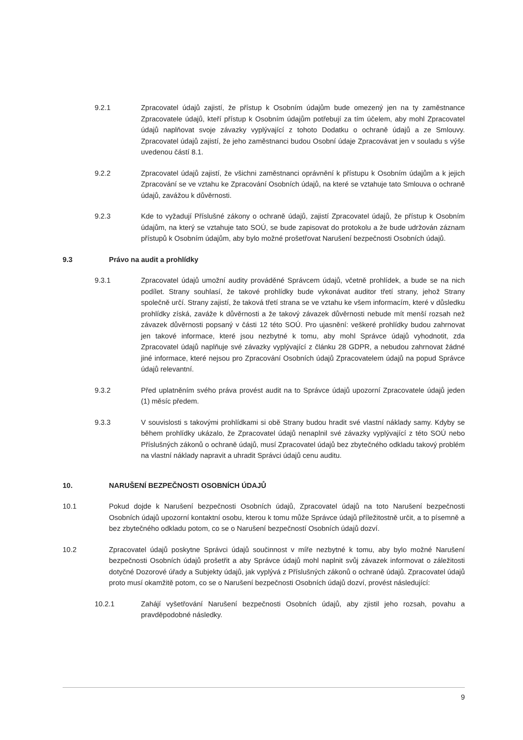9.2.1 Zpracovatel údajů zajistí, že přístup k Osobním údajům bude omezený jen na ty zaměstnance Zpracovatele údajů, kteří přístup k Osobním údajům potřebují za tím účelem, aby mohl Zpracovatel údajů naplňovat svoje závazky vyplývající z tohoto Dodatku o ochraně údajů a ze Smlouvy. Zpracovatel údajů zajistí, že jeho zaměstnanci budou Osobní údaje Zpracovávat jen v souladu s výše uvedenou částí 8.1.
9.2.2 Zpracovatel údajů zajistí, že všichni zaměstnanci oprávnění k přístupu k Osobním údajům a k jejich Zpracování se ve vztahu ke Zpracování Osobních údajů, na které se vztahuje tato Smlouva o ochraně údajů, zavážou k důvěrnosti.
9.2.3 Kde to vyžadují Příslušné zákony o ochraně údajů, zajistí Zpracovatel údajů, že přístup k Osobním údajům, na který se vztahuje tato SOÚ, se bude zapisovat do protokolu a že bude udržován záznam přístupů k Osobním údajům, aby bylo možné prošetřovat Narušení bezpečnosti Osobních údajů.
9.3 Právo na audit a prohlídky
9.3.1 Zpracovatel údajů umožní audity prováděné Správcem údajů, včetně prohlídek, a bude se na nich podílet. Strany souhlasí, že takové prohlídky bude vykonávat auditor třetí strany, jehož Strany společně určí. Strany zajistí, že taková třetí strana se ve vztahu ke všem informacím, které v důsledku prohlídky získá, zaváže k důvěrnosti a že takový závazek důvěrnosti nebude mít menší rozsah než závazek důvěrnosti popsaný v části 12 této SOÚ. Pro ujasnění: veškeré prohlídky budou zahrnovat jen takové informace, které jsou nezbytné k tomu, aby mohl Správce údajů vyhodnotit, zda Zpracovatel údajů naplňuje své závazky vyplývající z článku 28 GDPR, a nebudou zahrnovat žádné jiné informace, které nejsou pro Zpracování Osobních údajů Zpracovatelem údajů na popud Správce údajů relevantní.
9.3.2 Před uplatněním svého práva provést audit na to Správce údajů upozorní Zpracovatele údajů jeden (1) měsíc předem.
9.3.3 V souvislosti s takovými prohlídkami si obě Strany budou hradit své vlastní náklady samy. Kdyby se během prohlídky ukázalo, že Zpracovatel údajů nenaplnil své závazky vyplývající z této SOÚ nebo Příslušných zákonů o ochraně údajů, musí Zpracovatel údajů bez zbytečného odkladu takový problém na vlastní náklady napravit a uhradit Správci údajů cenu auditu.
10. NARUŠENÍ BEZPEČNOSTI OSOBNÍCH ÚDAJŮ
10.1 Pokud dojde k Narušení bezpečnosti Osobních údajů, Zpracovatel údajů na toto Narušení bezpečnosti Osobních údajů upozorní kontaktní osobu, kterou k tomu může Správce údajů příležitostně určit, a to písemně a bez zbytečného odkladu potom, co se o Narušení bezpečností Osobních údajů dozví.
10.2 Zpracovatel údajů poskytne Správci údajů součinnost v míře nezbytné k tomu, aby bylo možné Narušení bezpečnosti Osobních údajů prošetřit a aby Správce údajů mohl naplnit svůj závazek informovat o záležitosti dotyčné Dozorové úřady a Subjekty údajů, jak vyplývá z Příslušných zákonů o ochraně údajů. Zpracovatel údajů proto musí okamžitě potom, co se o Narušení bezpečnosti Osobních údajů dozví, provést následující:
10.2.1 Zahájí vyšetřování Narušení bezpečnosti Osobních údajů, aby zjistil jeho rozsah, povahu a pravděpodobné následky.
9